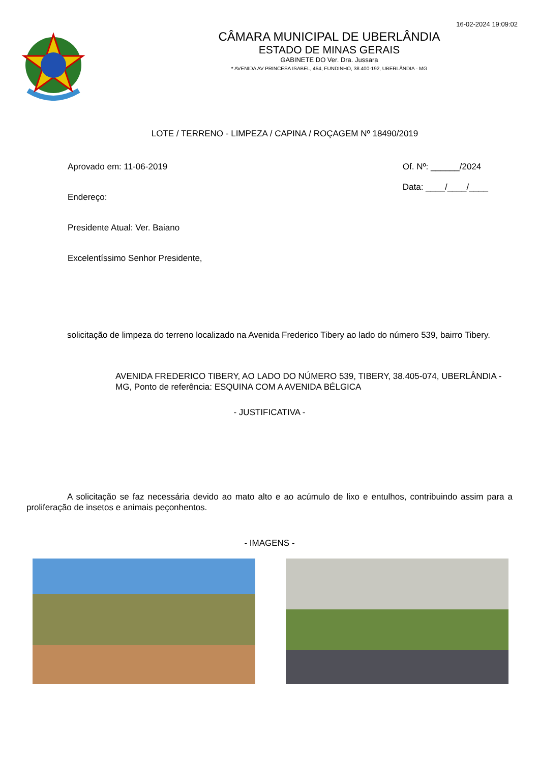16-02-2024 19:09:02
CÂMARA MUNICIPAL DE UBERLÂNDIA
ESTADO DE MINAS GERAIS
GABINETE DO Ver. Dra. Jussara
* AVENIDA AV PRINCESA ISABEL, 454, FUNDINHO, 38.400-192, UBERLÂNDIA - MG
LOTE / TERRENO - LIMPEZA / CAPINA / ROÇAGEM Nº 18490/2019
Aprovado em: 11-06-2019
Endereço:
Presidente Atual: Ver. Baiano
Excelentíssimo Senhor Presidente,
Of. Nº: ______/2024
Data: ____/____/____
solicitação de limpeza do terreno localizado na Avenida Frederico Tibery ao lado do número 539, bairro Tibery.
AVENIDA FREDERICO TIBERY, AO LADO DO NÚMERO 539, TIBERY, 38.405-074, UBERLÂNDIA - MG, Ponto de referência: ESQUINA COM A AVENIDA BÉLGICA
- JUSTIFICATIVA -
A solicitação se faz necessária devido ao mato alto e ao acúmulo de lixo e entulhos, contribuindo assim para a proliferação de insetos e animais peçonhentos.
- IMAGENS -